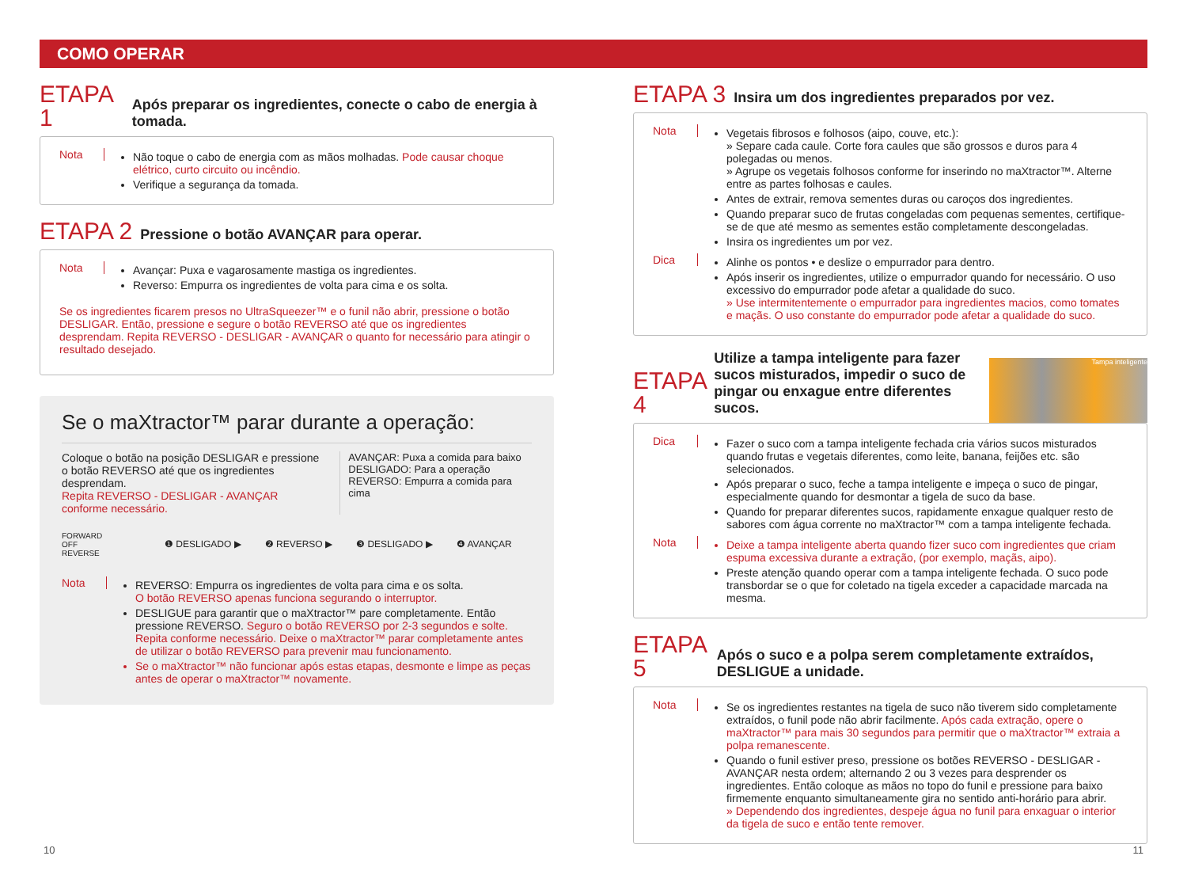COMO OPERAR
ETAPA 1 Após preparar os ingredientes, conecte o cabo de energia à tomada.
Nota
Não toque o cabo de energia com as mãos molhadas. Pode causar choque elétrico, curto circuito ou incêndio.
Verifique a segurança da tomada.
ETAPA 2 Pressione o botão AVANÇAR para operar.
Nota
Avançar: Puxa e vagarosamente mastiga os ingredientes.
Reverso: Empurra os ingredientes de volta para cima e os solta.
Se os ingredientes ficarem presos no UltraSqueezer™ e o funil não abrir, pressione o botão DESLIGAR. Então, pressione e segure o botão REVERSO até que os ingredientes desprendam. Repita REVERSO - DESLIGAR - AVANÇAR o quanto for necessário para atingir o resultado desejado.
Se o maXtractor™ parar durante a operação:
Coloque o botão na posição DESLIGAR e pressione o botão REVERSO até que os ingredientes desprendam.
Repita REVERSO - DESLIGAR - AVANÇAR conforme necessário.
AVANÇAR: Puxa a comida para baixo
DESLIGADO: Para a operação
REVERSO: Empurra a comida para cima
FORWARD
OFF
REVERSE
❶ DESLIGADO ▶ ❷ REVERSO ▶ ❸ DESLIGADO ▶ ❹ AVANÇAR
Nota
REVERSO: Empurra os ingredientes de volta para cima e os solta.
O botão REVERSO apenas funciona segurando o interruptor.
DESLIGUE para garantir que o maXtractor™ pare completamente. Então pressione REVERSO. Seguro o botão REVERSO por 2-3 segundos e solte. Repita conforme necessário. Deixe o maXtractor™ parar completamente antes de utilizar o botão REVERSO para prevenir mau funcionamento.
Se o maXtractor™ não funcionar após estas etapas, desmonte e limpe as peças antes de operar o maXtractor™ novamente.
ETAPA 3 Insira um dos ingredientes preparados por vez.
Nota
Vegetais fibrosos e folhosos (aipo, couve, etc.):
» Separe cada caule. Corte fora caules que são grossos e duros para 4 polegadas ou menos.
» Agrupe os vegetais folhosos conforme for inserindo no maXtractor™. Alterne entre as partes folhosas e caules.
Antes de extrair, remova sementes duras ou caroços dos ingredientes.
Quando preparar suco de frutas congeladas com pequenas sementes, certifique-se de que até mesmo as sementes estão completamente descongeladas.
Insira os ingredientes um por vez.
Dica
Alinhe os pontos • e deslize o empurrador para dentro.
Após inserir os ingredientes, utilize o empurrador quando for necessário. O uso excessivo do empurrador pode afetar a qualidade do suco.
» Use intermitentemente o empurrador para ingredientes macios, como tomates e maçãs. O uso constante do empurrador pode afetar a qualidade do suco.
ETAPA 4 Utilize a tampa inteligente para fazer sucos misturados, impedir o suco de pingar ou enxague entre diferentes sucos.
Tampa inteligente
Dica
Fazer o suco com a tampa inteligente fechada cria vários sucos misturados quando frutas e vegetais diferentes, como leite, banana, feijões etc. são selecionados.
Após preparar o suco, feche a tampa inteligente e impeça o suco de pingar, especialmente quando for desmontar a tigela de suco da base.
Quando for preparar diferentes sucos, rapidamente enxague qualquer resto de sabores com água corrente no maXtractor™ com a tampa inteligente fechada.
Nota
Deixe a tampa inteligente aberta quando fizer suco com ingredientes que criam espuma excessiva durante a extração, (por exemplo, maçãs, aipo).
Preste atenção quando operar com a tampa inteligente fechada. O suco pode transbordar se o que for coletado na tigela exceder a capacidade marcada na mesma.
ETAPA 5 Após o suco e a polpa serem completamente extraídos, DESLIGUE a unidade.
Nota
Se os ingredientes restantes na tigela de suco não tiverem sido completamente extraídos, o funil pode não abrir facilmente. Após cada extração, opere o maXtractor™ para mais 30 segundos para permitir que o maXtractor™ extraia a polpa remanescente.
Quando o funil estiver preso, pressione os botões REVERSO - DESLIGAR - AVANÇAR nesta ordem; alternando 2 ou 3 vezes para desprender os ingredientes. Então coloque as mãos no topo do funil e pressione para baixo firmemente enquanto simultaneamente gira no sentido anti-horário para abrir.
» Dependendo dos ingredientes, despeje água no funil para enxaguar o interior da tigela de suco e então tente remover.
10 11